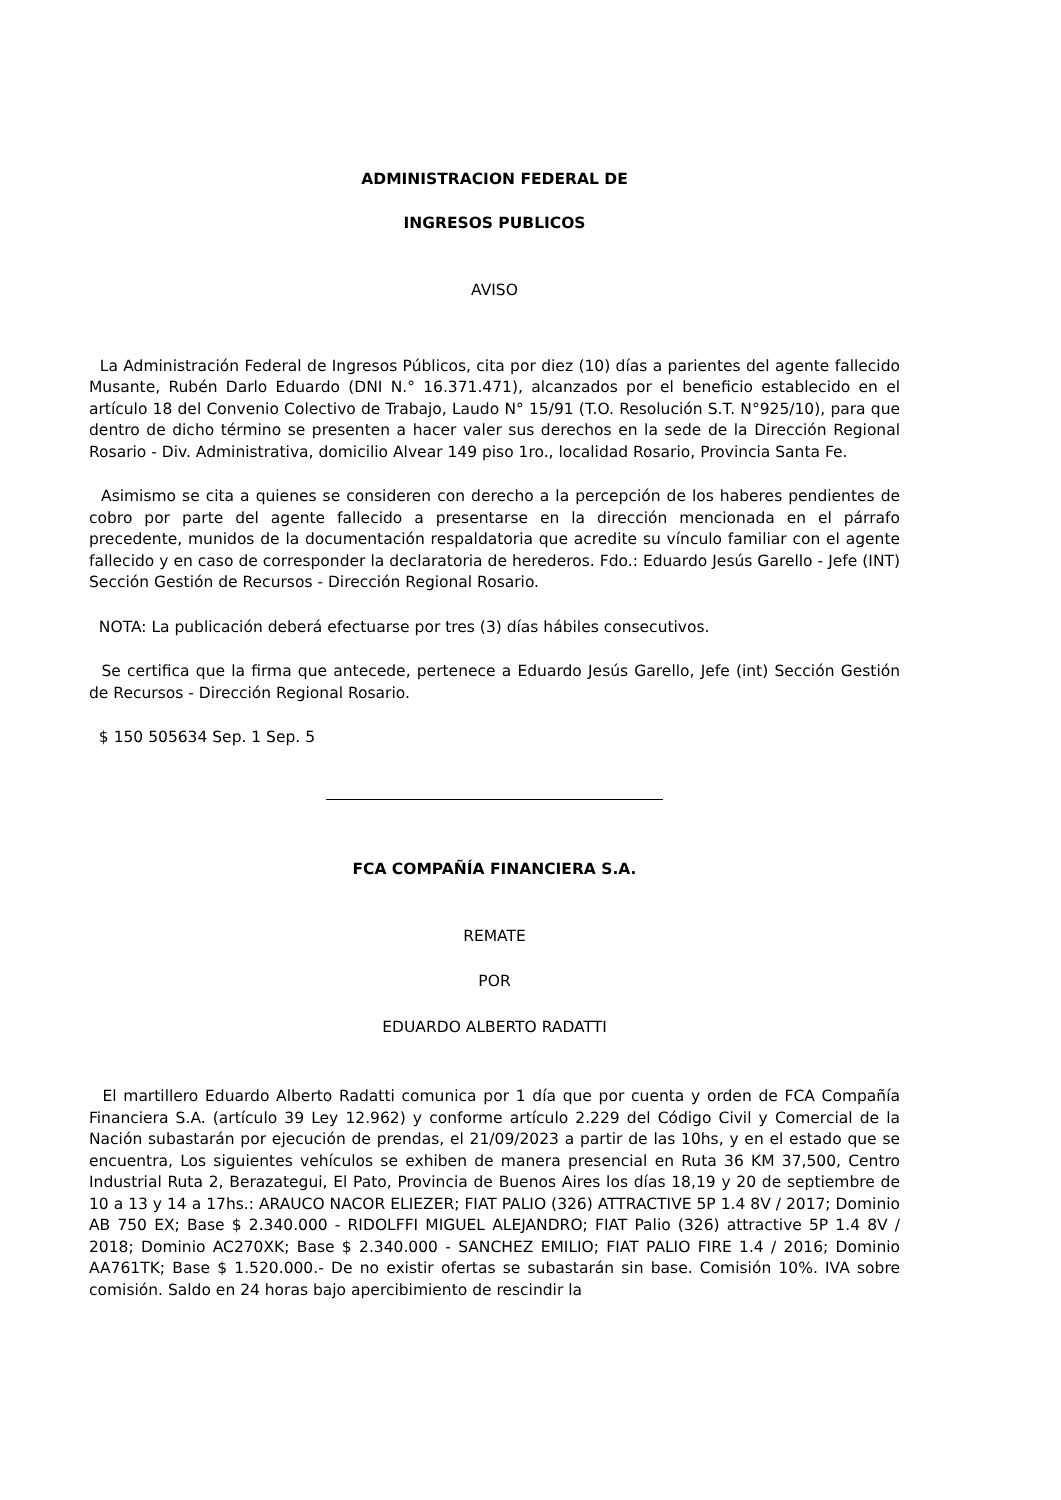ADMINISTRACION FEDERAL DE
INGRESOS PUBLICOS
AVISO
La Administración Federal de Ingresos Públicos, cita por diez (10) días a parientes del agente fallecido Musante, Rubén Darlo Eduardo (DNI N.° 16.371.471), alcanzados por el beneficio establecido en el artículo 18 del Convenio Colectivo de Trabajo, Laudo N° 15/91 (T.O. Resolución S.T. N°925/10), para que dentro de dicho término se presenten a hacer valer sus derechos en la sede de la Dirección Regional Rosario - Div. Administrativa, domicilio Alvear 149 piso 1ro., localidad Rosario, Provincia Santa Fe.
Asimismo se cita a quienes se consideren con derecho a la percepción de los haberes pendientes de cobro por parte del agente fallecido a presentarse en la dirección mencionada en el párrafo precedente, munidos de la documentación respaldatoria que acredite su vínculo familiar con el agente fallecido y en caso de corresponder la declaratoria de herederos. Fdo.: Eduardo Jesús Garello - Jefe (INT) Sección Gestión de Recursos - Dirección Regional Rosario.
NOTA: La publicación deberá efectuarse por tres (3) días hábiles consecutivos.
Se certifica que la firma que antecede, pertenece a Eduardo Jesús Garello, Jefe (int) Sección Gestión de Recursos - Dirección Regional Rosario.
$ 150 505634 Sep. 1 Sep. 5
FCA COMPAÑÍA FINANCIERA S.A.
REMATE
POR
EDUARDO ALBERTO RADATTI
El martillero Eduardo Alberto Radatti comunica por 1 día que por cuenta y orden de FCA Compañía Financiera S.A. (artículo 39 Ley 12.962) y conforme artículo 2.229 del Código Civil y Comercial de la Nación subastarán por ejecución de prendas, el 21/09/2023 a partir de las 10hs, y en el estado que se encuentra, Los siguientes vehículos se exhiben de manera presencial en Ruta 36 KM 37,500, Centro Industrial Ruta 2, Berazategui, El Pato, Provincia de Buenos Aires los días 18,19 y 20 de septiembre de 10 a 13 y 14 a 17hs.: ARAUCO NACOR ELIEZER; FIAT PALIO (326) ATTRACTIVE 5P 1.4 8V / 2017; Dominio AB 750 EX; Base $ 2.340.000 - RIDOLFFI MIGUEL ALEJANDRO; FIAT Palio (326) attractive 5P 1.4 8V / 2018; Dominio AC270XK; Base $ 2.340.000 - SANCHEZ EMILIO; FIAT PALIO FIRE 1.4 / 2016; Dominio AA761TK; Base $ 1.520.000.- De no existir ofertas se subastarán sin base. Comisión 10%. IVA sobre comisión. Saldo en 24 horas bajo apercibimiento de rescindir la